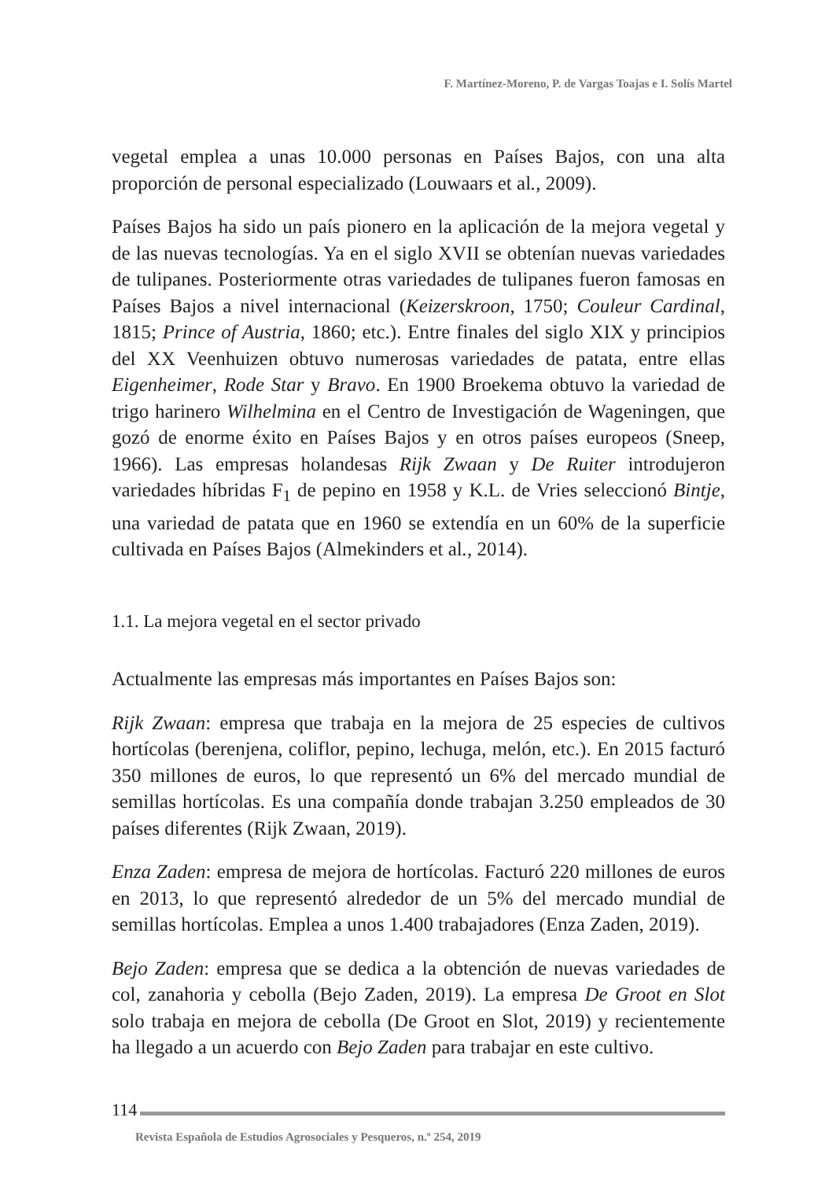F. Martínez-Moreno, P. de Vargas Toajas e I. Solís Martel
vegetal emplea a unas 10.000 personas en Países Bajos, con una alta proporción de personal especializado (Louwaars et al., 2009).
Países Bajos ha sido un país pionero en la aplicación de la mejora vegetal y de las nuevas tecnologías. Ya en el siglo XVII se obtenían nuevas variedades de tulipanes. Posteriormente otras variedades de tulipanes fueron famosas en Países Bajos a nivel internacional (Keizerskroon, 1750; Couleur Cardinal, 1815; Prince of Austria, 1860; etc.). Entre finales del siglo XIX y principios del XX Veenhuizen obtuvo numerosas variedades de patata, entre ellas Eigenheimer, Rode Star y Bravo. En 1900 Broekema obtuvo la variedad de trigo harinero Wilhelmina en el Centro de Investigación de Wageningen, que gozó de enorme éxito en Países Bajos y en otros países europeos (Sneep, 1966). Las empresas holandesas Rijk Zwaan y De Ruiter introdujeron variedades híbridas F<sub>1</sub> de pepino en 1958 y K.L. de Vries seleccionó Bintje, una variedad de patata que en 1960 se extendía en un 60% de la superficie cultivada en Países Bajos (Almekinders et al., 2014).
1.1. La mejora vegetal en el sector privado
Actualmente las empresas más importantes en Países Bajos son:
Rijk Zwaan: empresa que trabaja en la mejora de 25 especies de cultivos hortícolas (berenjena, coliflor, pepino, lechuga, melón, etc.). En 2015 facturó 350 millones de euros, lo que representó un 6% del mercado mundial de semillas hortícolas. Es una compañía donde trabajan 3.250 empleados de 30 países diferentes (Rijk Zwaan, 2019).
Enza Zaden: empresa de mejora de hortícolas. Facturó 220 millones de euros en 2013, lo que representó alrededor de un 5% del mercado mundial de semillas hortícolas. Emplea a unos 1.400 trabajadores (Enza Zaden, 2019).
Bejo Zaden: empresa que se dedica a la obtención de nuevas variedades de col, zanahoria y cebolla (Bejo Zaden, 2019). La empresa De Groot en Slot solo trabaja en mejora de cebolla (De Groot en Slot, 2019) y recientemente ha llegado a un acuerdo con Bejo Zaden para trabajar en este cultivo.
114
Revista Española de Estudios Agrosociales y Pesqueros, n.º 254, 2019